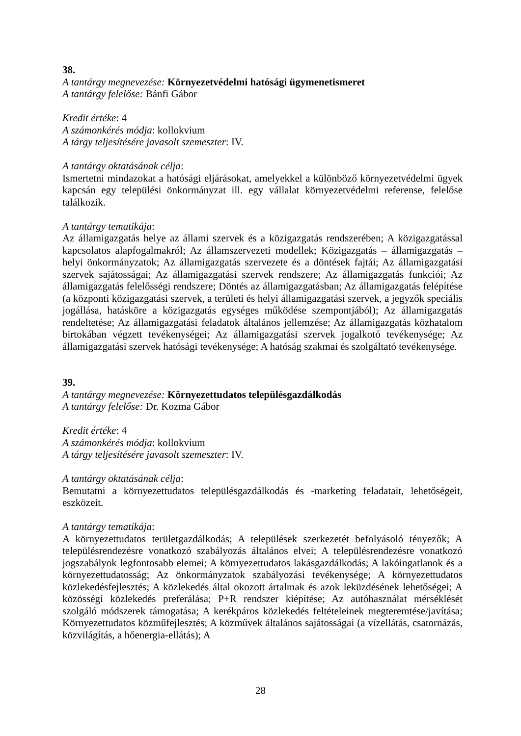38.
A tantárgy megnevezése: Környezetvédelmi hatósági ügymenetismeret
A tantárgy felelőse: Bánfi Gábor
Kredit értéke: 4
A számonkérés módja: kollokvium
A tárgy teljesítésére javasolt szemeszter: IV.
A tantárgy oktatásának célja:
Ismertetni mindazokat a hatósági eljárásokat, amelyekkel a különböző környezetvédelmi ügyek kapcsán egy települési önkormányzat ill. egy vállalat környezetvédelmi referense, felelőse találkozik.
A tantárgy tematikája:
Az államigazgatás helye az állami szervek és a közigazgatás rendszerében; A közigazgatással kapcsolatos alapfogalmakról; Az államszervezeti modellek; Közigazgatás – államigazgatás – helyi önkormányzatok; Az államigazgatás szervezete és a döntések fajtái; Az államigazgatási szervek sajátosságai; Az államigazgatási szervek rendszere; Az államigazgatás funkciói; Az államigazgatás felelősségi rendszere; Döntés az államigazgatásban; Az államigazgatás felépítése (a központi közigazgatási szervek, a területi és helyi államigazgatási szervek, a jegyzők speciális jogállása, hatásköre a közigazgatás egységes működése szempontjából); Az államigazgatás rendeltetése; Az államigazgatási feladatok általános jellemzése; Az államigazgatás közhatalom birtokában végzett tevékenységei; Az államigazgatási szervek jogalkotó tevékenysége; Az államigazgatási szervek hatósági tevékenysége; A hatóság szakmai és szolgáltató tevékenysége.
39.
A tantárgy megnevezése: Környezettudatos településgazdálkodás
A tantárgy felelőse: Dr. Kozma Gábor
Kredit értéke: 4
A számonkérés módja: kollokvium
A tárgy teljesítésére javasolt szemeszter: IV.
A tantárgy oktatásának célja:
Bemutatni a környezettudatos településgazdálkodás és -marketing feladatait, lehetőségeit, eszközeit.
A tantárgy tematikája:
A környezettudatos területgazdálkodás; A települések szerkezetét befolyásoló tényezők; A településrendezésre vonatkozó szabályozás általános elvei; A településrendezésre vonatkozó jogszabályok legfontosabb elemei; A környezettudatos lakásgazdálkodás; A lakóingatlanok és a környezettudatosság; Az önkormányzatok szabályozási tevékenysége; A környezettudatos közlekedésfejlesztés; A közlekedés által okozott ártalmak és azok leküzdésének lehetőségei; A közösségi közlekedés preferálása; P+R rendszer kiépítése; Az autóhasználat mérséklését szolgáló módszerek támogatása; A kerékpáros közlekedés feltételeinek megteremtése/javítása; Környezettudatos közműfejlesztés; A közművek általános sajátosságai (a vízellátás, csatornázás, közvilágítás, a hőenergia-ellátás); A
28